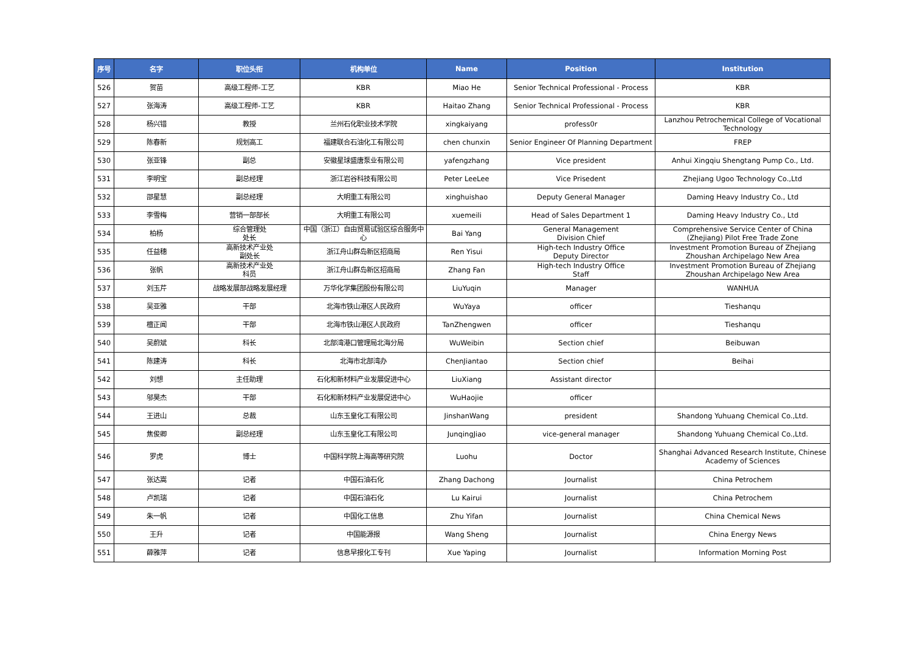| 序号 | 名字 | 职位头衔 | 机构单位 | Name | Position | Institution |
| --- | --- | --- | --- | --- | --- | --- |
| 526 | 贺苗 | 高级工程师-工艺 | KBR | Miao He | Senior Technical Professional - Process | KBR |
| 527 | 张海涛 | 高级工程师-工艺 | KBR | Haitao Zhang | Senior Technical Professional - Process | KBR |
| 528 | 杨兴错 | 教授 | 兰州石化职业技术学院 | xingkaiyang | profess0r | Lanzhou Petrochemical College of Vocational Technology |
| 529 | 陈春新 | 规划高工 | 福建联合石油化工有限公司 | chen chunxin | Senior Engineer Of Planning Department | FREP |
| 530 | 张亚锋 | 副总 | 安徽星球盛唐泵业有限公司 | yafengzhang | Vice president | Anhui Xingqiu Shengtang Pump Co., Ltd. |
| 531 | 李明宝 | 副总经理 | 浙江岩谷科技有限公司 | Peter LeeLee | Vice Prisedent | Zhejiang Ugoo Technology Co.,Ltd |
| 532 | 邵星慧 | 副总经理 | 大明重工有限公司 | xinghuishao | Deputy General Manager | Daming Heavy Industry Co., Ltd |
| 533 | 李雪梅 | 营销一部部长 | 大明重工有限公司 | xuemeili | Head of Sales Department 1 | Daming Heavy Industry Co., Ltd |
| 534 | 柏杨 | 综合管理处 处长 | 中国（浙江）自由贸易试验区综合服务中心 | Bai Yang | General Management Division Chief | Comprehensive Service Center of China (Zhejiang) Pilot Free Trade Zone |
| 535 | 任益穗 | 高新技术产业处 副处长 | 浙江舟山群岛新区招商局 | Ren Yisui | High-tech Industry Office Deputy Director | Investment Promotion Bureau of Zhejiang Zhoushan Archipelago New Area |
| 536 | 张帆 | 高新技术产业处 科员 | 浙江舟山群岛新区招商局 | Zhang Fan | High-tech Industry Office Staff | Investment Promotion Bureau of Zhejiang Zhoushan Archipelago New Area |
| 537 | 刘玉芹 | 战略发展部战略发展经理 | 万华化学集团股份有限公司 | LiuYuqin | Manager | WANHUA |
| 538 | 吴亚雅 | 干部 | 北海市铁山港区人民政府 | WuYaya | officer | Tieshanqu |
| 539 | 檀正闻 | 干部 | 北海市铁山港区人民政府 | TanZhengwen | officer | Tieshanqu |
| 540 | 吴蔚斌 | 科长 | 北部湾港口管理局北海分局 | WuWeibin | Section chief | Beibuwan |
| 541 | 陈建涛 | 科长 | 北海市北部湾办 | ChenJiantao | Section chief | Beihai |
| 542 | 刘想 | 主任助理 | 石化和新材料产业发展促进中心 | LiuXiang | Assistant director | |
| 543 | 邬昊杰 | 干部 | 石化和新材料产业发展促进中心 | WuHaojie | officer | |
| 544 | 王进山 | 总裁 | 山东玉皇化工有限公司 | JinshanWang | president | Shandong Yuhuang Chemical Co.,Ltd. |
| 545 | 焦俊卿 | 副总经理 | 山东玉皇化工有限公司 | JunqingJiao | vice-general manager | Shandong Yuhuang Chemical Co.,Ltd. |
| 546 | 罗虎 | 博士 | 中国科学院上海高等研究院 | Luohu | Doctor | Shanghai Advanced Research Institute, Chinese Academy of Sciences |
| 547 | 张达嵩 | 记者 | 中国石油石化 | Zhang Dachong | Journalist | China Petrochem |
| 548 | 卢凯瑞 | 记者 | 中国石油石化 | Lu Kairui | Journalist | China Petrochem |
| 549 | 朱一帆 | 记者 | 中国化工信息 | Zhu Yifan | Journalist | China Chemical News |
| 550 | 王升 | 记者 | 中国能源报 | Wang Sheng | Journalist | China Energy News |
| 551 | 薛雅萍 | 记者 | 信息早报化工专刊 | Xue Yaping | Journalist | Information Morning Post |